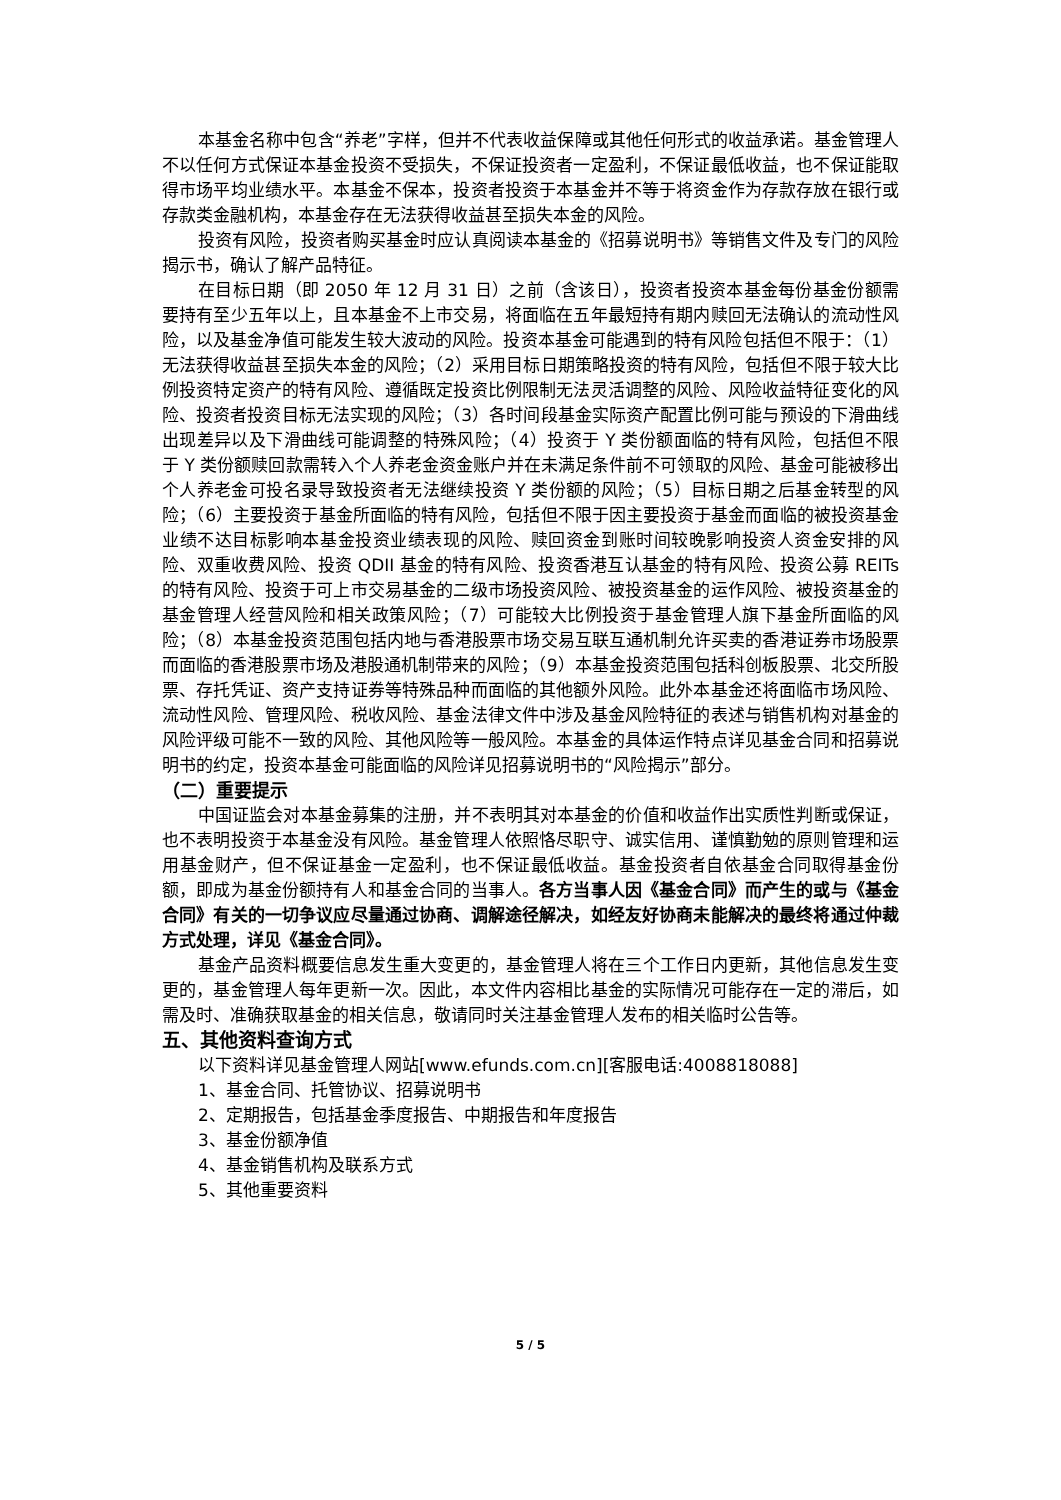本基金名称中包含“养老”字样，但并不代表收益保障或其他任何形式的收益承诺。基金管理人不以任何方式保证本基金投资不受损失，不保证投资者一定盈利，不保证最低收益，也不保证能取得市场平均业绩水平。本基金不保本，投资者投资于本基金并不等于将资金作为存款存放在银行或存款类金融机构，本基金存在无法获得收益甚至损失本金的风险。
投资有风险，投资者购买基金时应认真阅读本基金的《招募说明书》等销售文件及专门的风险揭示书，确认了解产品特征。
在目标日期（即 2050 年 12 月 31 日）之前（含该日），投资者投资本基金每份基金份额需要持有至少五年以上，且本基金不上市交易，将面临在五年最短持有期内赎回无法确认的流动性风险，以及基金净值可能发生较大波动的风险。投资本基金可能遇到的特有风险包括但不限于：（1）无法获得收益甚至损失本金的风险；（2）采用目标日期策略投资的特有风险，包括但不限于较大比例投资特定资产的特有风险、遵循既定投资比例限制无法灵活调整的风险、风险收益特征变化的风险、投资者投资目标无法实现的风险；（3）各时间段基金实际资产配置比例可能与预设的下滑曲线出现差异以及下滑曲线可能调整的特殊风险；（4）投资于 Y 类份额面临的特有风险，包括但不限于 Y 类份额赎回款需转入个人养老金资金账户并在未满足条件前不可领取的风险、基金可能被移出个人养老金可投名录导致投资者无法继续投资 Y 类份额的风险；（5）目标日期之后基金转型的风险；（6）主要投资于基金所面临的特有风险，包括但不限于因主要投资于基金而面临的被投资基金业绩不达目标影响本基金投资业绩表现的风险、赎回资金到账时间较晚影响投资人资金安排的风险、双重收费风险、投资 QDII 基金的特有风险、投资香港互认基金的特有风险、投资公募 REITs 的特有风险、投资于可上市交易基金的二级市场投资风险、被投资基金的运作风险、被投资基金的基金管理人经营风险和相关政策风险；（7）可能较大比例投资于基金管理人旗下基金所面临的风险；（8）本基金投资范围包括内地与香港股票市场交易互联互通机制允许买卖的香港证券市场股票而面临的香港股票市场及港股通机制带来的风险；（9）本基金投资范围包括科创板股票、北交所股票、存托凭证、资产支持证券等特殊品种而面临的其他额外风险。此外本基金还将面临市场风险、流动性风险、管理风险、税收风险、基金法律文件中涉及基金风险特征的表述与销售机构对基金的风险评级可能不一致的风险、其他风险等一般风险。本基金的具体运作特点详见基金合同和招募说明书的约定，投资本基金可能面临的风险详见招募说明书的“风险揭示”部分。
（二）重要提示
中国证监会对本基金募集的注册，并不表明其对本基金的价值和收益作出实质性判断或保证，也不表明投资于本基金没有风险。基金管理人依照恪尽职守、诚实信用、谨慎勤勉的原则管理和运用基金财产，但不保证基金一定盈利，也不保证最低收益。基金投资者自依基金合同取得基金份额，即成为基金份额持有人和基金合同的当事人。各方当事人因《基金合同》而产生的或与《基金合同》有关的一切争议应尽量通过协商、调解途径解决，如经友好协商未能解决的最终将通过仲裁方式处理，详见《基金合同》。
基金产品资料概要信息发生重大变更的，基金管理人将在三个工作日内更新，其他信息发生变更的，基金管理人每年更新一次。因此，本文件内容相比基金的实际情况可能存在一定的滞后，如需及时、准确获取基金的相关信息，敬请同时关注基金管理人发布的相关临时公告等。
五、其他资料查询方式
以下资料详见基金管理人网站[www.efunds.com.cn][客服电话:4008818088]
1、基金合同、托管协议、招募说明书
2、定期报告，包括基金季度报告、中期报告和年度报告
3、基金份额净值
4、基金销售机构及联系方式
5、其他重要资料
5 / 5